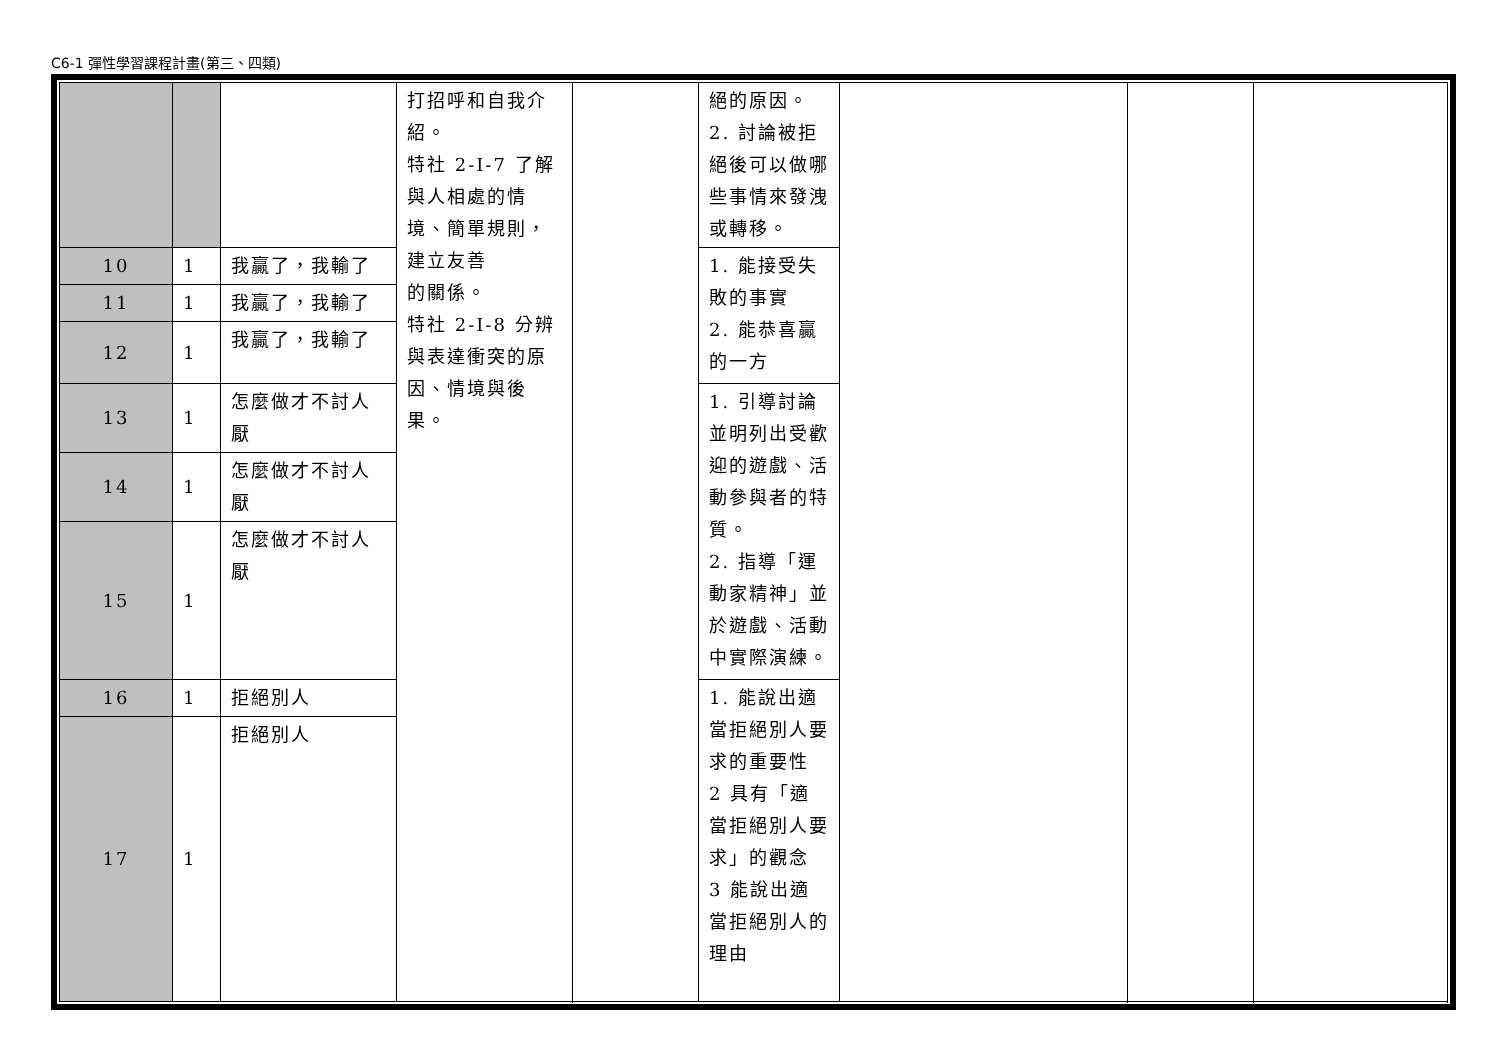C6-1 彈性學習課程計畫(第三、四類)
| | | | 打招呼和自我介紹。 特社 2-I-7 了解與人相處的情境、簡單規則，建立友善 的關係。 特社 2-I-8 分辨與表達衝突的原因、情境與後果。 | | 絕的原因。 2. 討論被拒絕後可以做哪些事情來發洩或轉移。 | | | |
| 10 | 1 | 我贏了，我輸了 | | | 1. 能接受失敗的事實 2. 能恭喜贏的一方 | | | |
| 11 | 1 | 我贏了，我輸了 | | | | | | |
| 12 | 1 | 我贏了，我輸了 | | | | | | |
| 13 | 1 | 怎麼做才不討人厭 | | | 1. 引導討論並明列出受歡迎的遊戲、活動參與者的特質。 2. 指導「運動家精神」並於遊戲、活動中實際演練。 | | | |
| 14 | 1 | 怎麼做才不討人厭 | | | | | | |
| 15 | 1 | 怎麼做才不討人厭 | | | | | | |
| 16 | 1 | 拒絕別人 | | | 1. 能說出適當拒絕別人要求的重要性 2 具有「適當拒絕別人要求」的觀念 3 能說出適當拒絕別人的理由 | | | |
| 17 | 1 | 拒絕別人 | | | | | | |